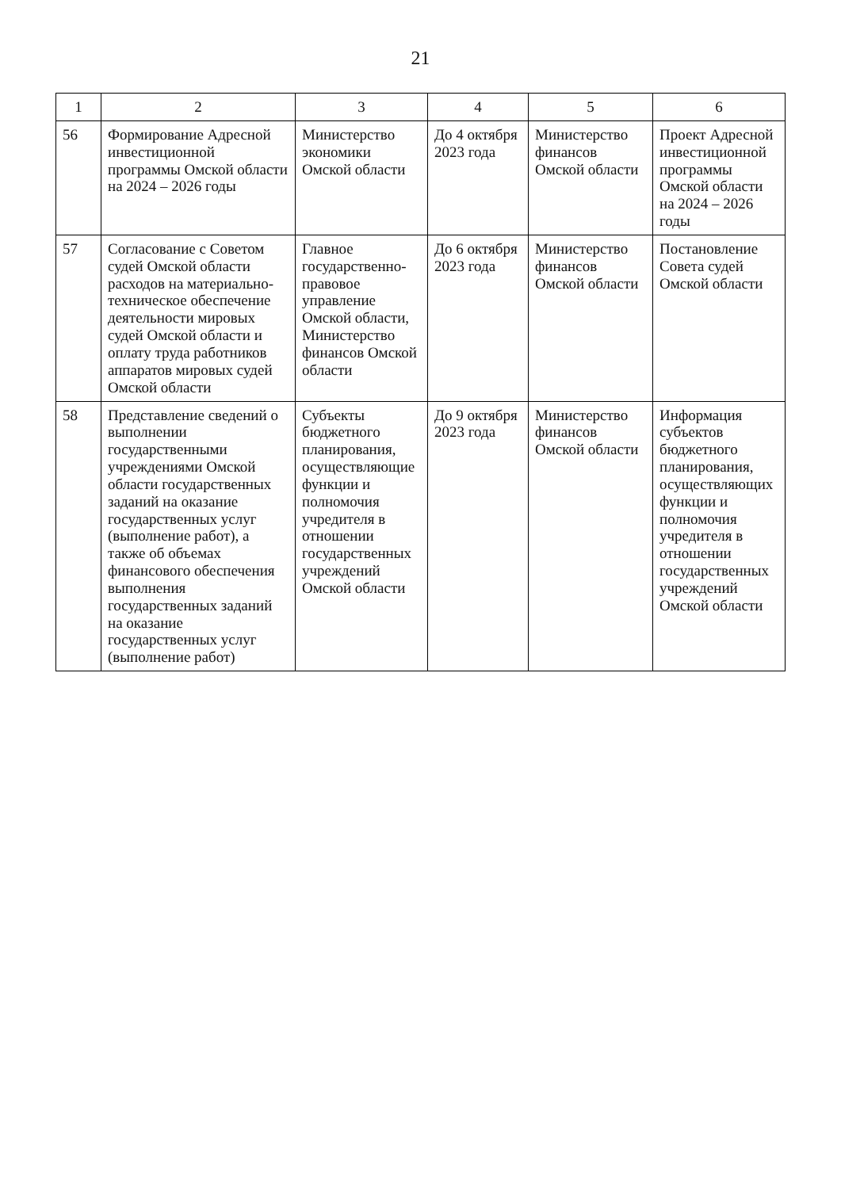21
| 1 | 2 | 3 | 4 | 5 | 6 |
| --- | --- | --- | --- | --- | --- |
| 56 | Формирование Адресной инвестиционной программы Омской области на 2024 – 2026 годы | Министерство экономики Омской области | До 4 октября 2023 года | Министерство финансов Омской области | Проект Адресной инвестиционной программы Омской области на 2024 – 2026 годы |
| 57 | Согласование с Советом судей Омской области расходов на материально-техническое обеспечение деятельности мировых судей Омской области и оплату труда работников аппаратов мировых судей Омской области | Главное государственно-правовое управление Омской области, Министерство финансов Омской области | До 6 октября 2023 года | Министерство финансов Омской области | Постановление Совета судей Омской области |
| 58 | Представление сведений о выполнении государственными учреждениями Омской области государственных заданий на оказание государственных услуг (выполнение работ), а также об объемах финансового обеспечения выполнения государственных заданий на оказание государственных услуг (выполнение работ) | Субъекты бюджетного планирования, осуществляющие функции и полномочия учредителя в отношении государственных учреждений Омской области | До 9 октября 2023 года | Министерство финансов Омской области | Информация субъектов бюджетного планирования, осуществляющих функции и полномочия учредителя в отношении государственных учреждений Омской области |